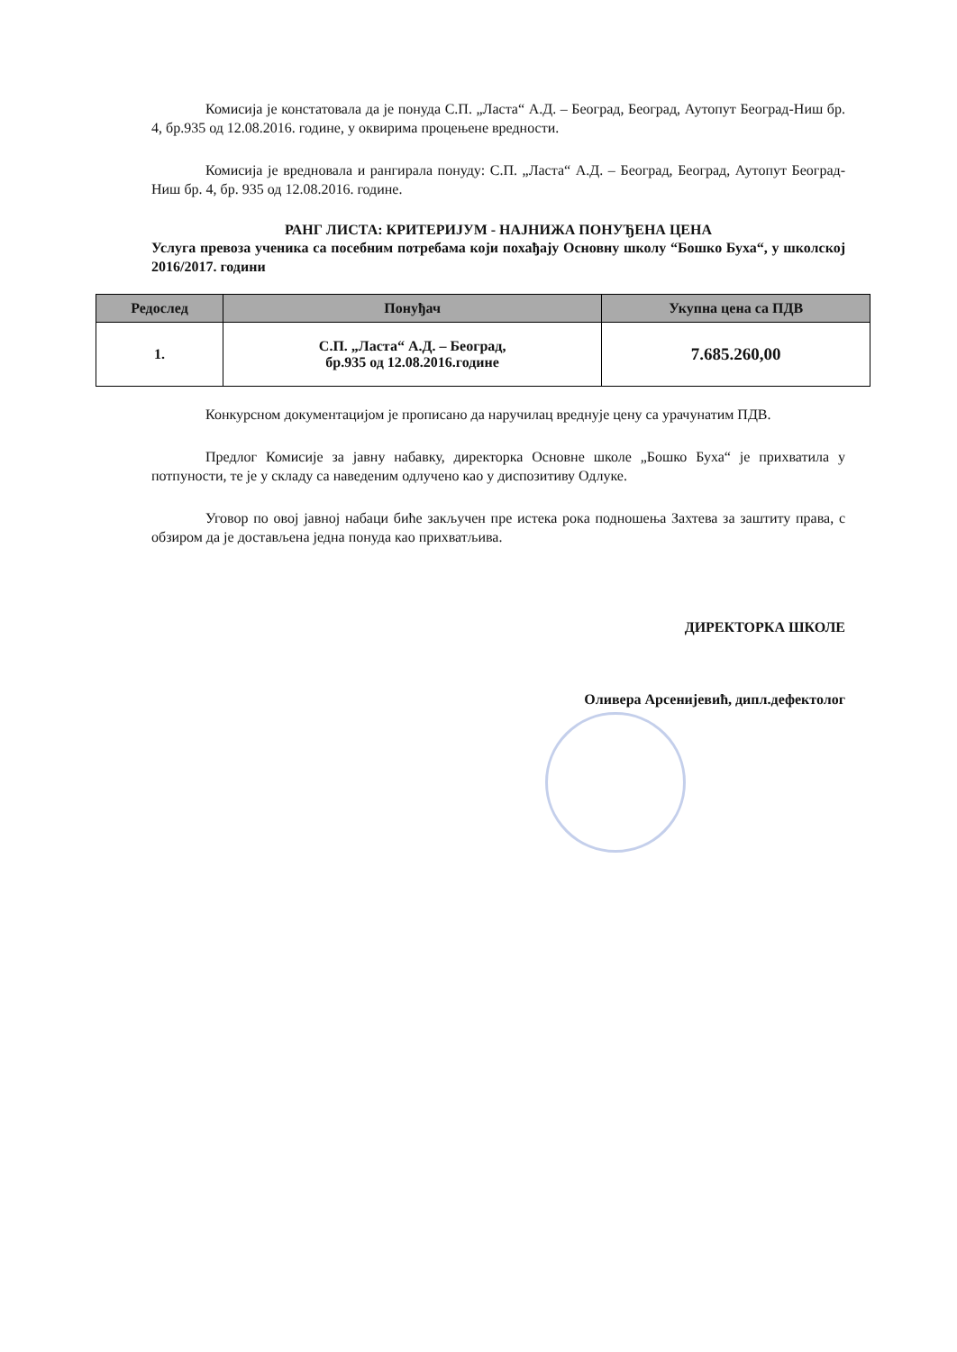Комисија је констатовала да је понуда С.П. „Ласта“ А.Д. – Београд, Београд, Аутопут Београд-Ниш бр. 4, бр.935 од 12.08.2016. године, у оквирима процењене вредности.
Комисија је вредновала и рангирала понуду: С.П. „Ласта“ А.Д. – Београд, Београд, Аутопут Београд-Ниш бр. 4, бр. 935 од 12.08.2016. године.
РАНГ ЛИСТА: КРИТЕРИЈУМ - НАЈНИЖА ПОНУЂЕНА ЦЕНА
Услуга превоза ученика са посебним потребама који похађају Основну школу “Бошко Буха“, у школској 2016/2017. години
| Редослед | Понуђач | Укупна цена са ПДВ |
| --- | --- | --- |
| 1. | С.П. „Ласта“ А.Д. – Београд, бр.935 од 12.08.2016.године | 7.685.260,00 |
Конкурсном документацијом је прописано да наручилац вреднује цену са урачунатим ПДВ.
Предлог Комисије за јавну набавку, директорка Основне школе „Бошко Буха“ је прихватила у потпуности, те је у складу са наведеним одлучено као у диспозитиву Одлуке.
Уговор по овој јавној набаци биће закључен пре истека рока подношења Захтева за заштиту права, с обзиром да је достављена једна понуда као прихватљива.
ДИРЕКТОРКА ШКОЛЕ
Оливера Арсенијевић, дипл.дефектолог